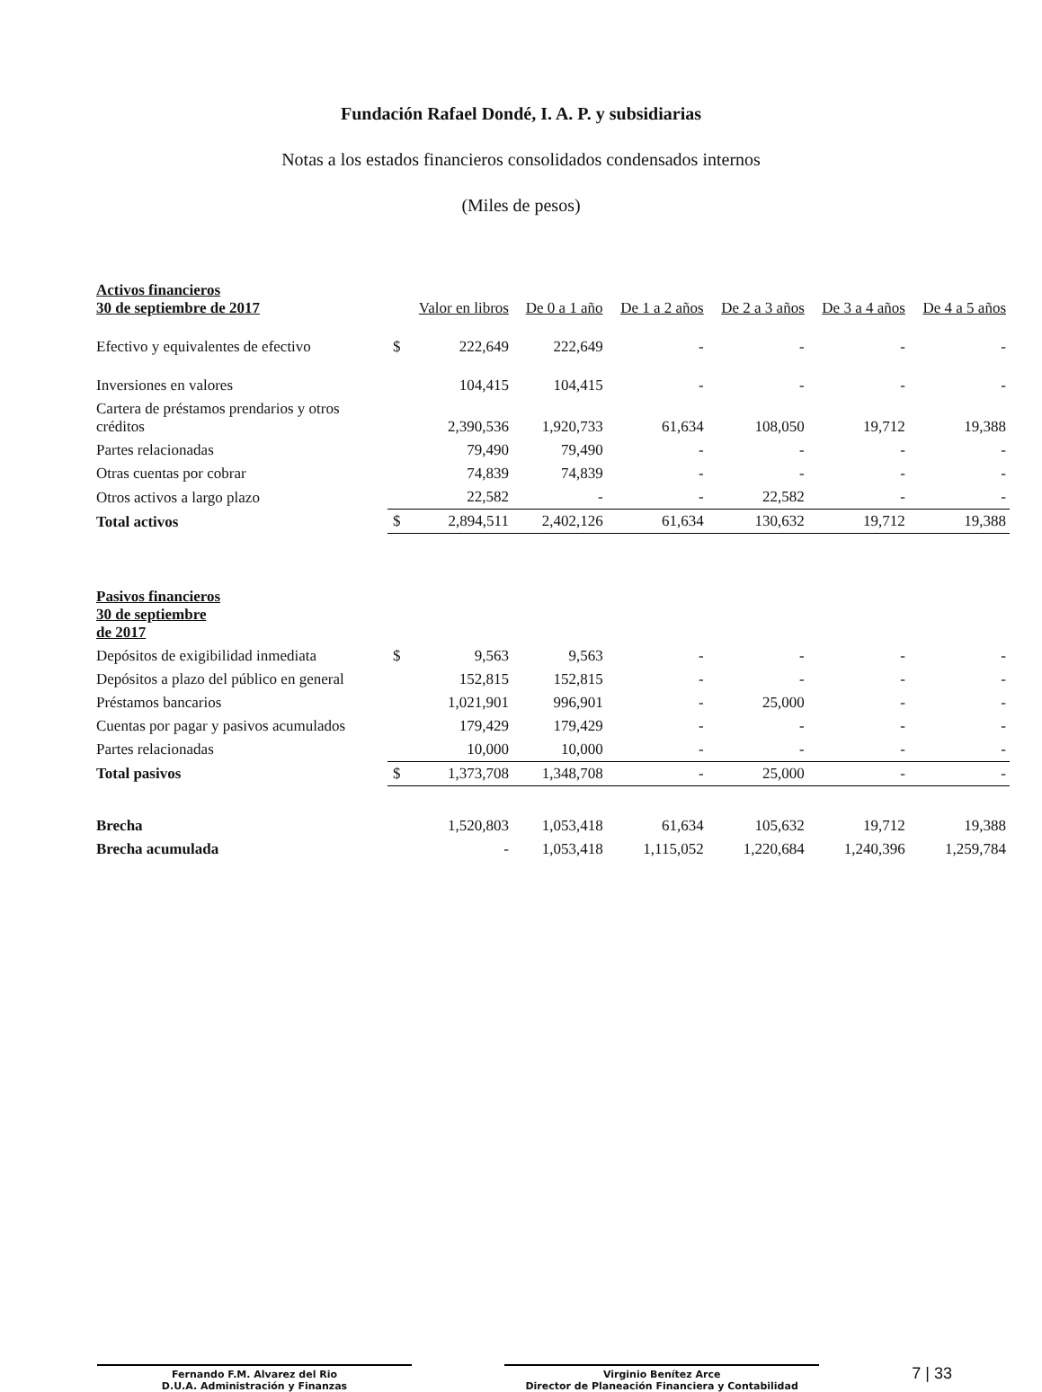Fundación Rafael Dondé, I. A. P. y subsidiarias
Notas a los estados financieros consolidados condensados internos
(Miles de pesos)
| Activos financieros 30 de septiembre de 2017 | | Valor en libros | De 0 a 1 año | De 1 a 2 años | De 2 a 3 años | De 3 a 4 años | De 4 a 5 años |
| --- | --- | --- | --- | --- | --- | --- | --- |
| Efectivo y equivalentes de efectivo | $ | 222,649 | 222,649 | - | - | - | - |
| Inversiones en valores | | 104,415 | 104,415 | - | - | - | - |
| Cartera de préstamos prendarios y otros créditos | | 2,390,536 | 1,920,733 | 61,634 | 108,050 | 19,712 | 19,388 |
| Partes relacionadas | | 79,490 | 79,490 | - | - | - | - |
| Otras cuentas por cobrar | | 74,839 | 74,839 | - | - | - | - |
| Otros activos a largo plazo | | 22,582 | - | - | 22,582 | - | - |
| Total activos | $ | 2,894,511 | 2,402,126 | 61,634 | 130,632 | 19,712 | 19,388 |
| Pasivos financieros 30 de septiembre de 2017 | | | | | | | |
| Depósitos de exigibilidad inmediata | $ | 9,563 | 9,563 | - | - | - | - |
| Depósitos a plazo del público en general | | 152,815 | 152,815 | - | - | - | - |
| Préstamos bancarios | | 1,021,901 | 996,901 | - | 25,000 | - | - |
| Cuentas por pagar y pasivos acumulados | | 179,429 | 179,429 | - | - | - | - |
| Partes relacionadas | | 10,000 | 10,000 | - | - | - | - |
| Total pasivos | $ | 1,373,708 | 1,348,708 | - | 25,000 | - | - |
| Brecha | | 1,520,803 | 1,053,418 | 61,634 | 105,632 | 19,712 | 19,388 |
| Brecha acumulada | | - | 1,053,418 | 1,115,052 | 1,220,684 | 1,240,396 | 1,259,784 |
Fernando F.M. Alvarez del Rio
D.U.A. Administración y Finanzas
Virginio Benítez Arce
Director de Planeación Financiera y Contabilidad
7 | 33